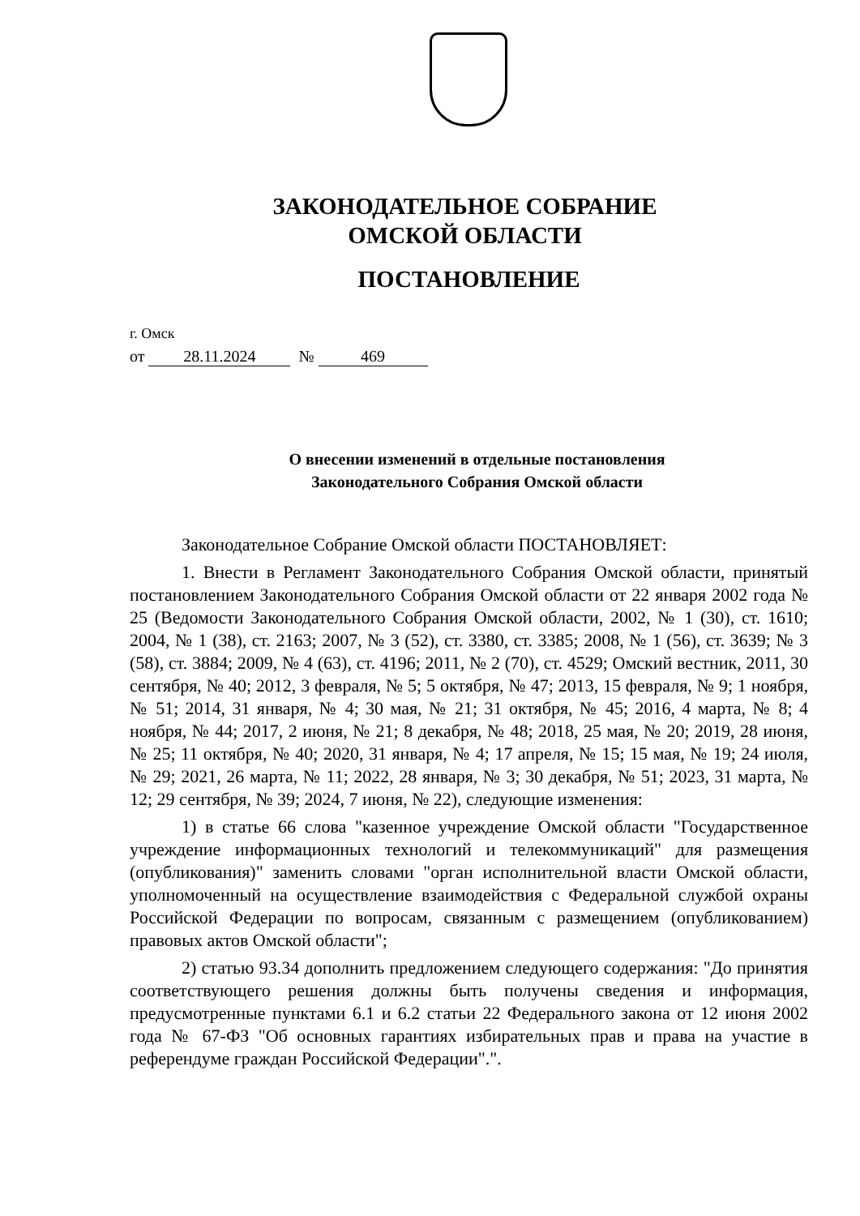ЗАКОНОДАТЕЛЬНОЕ СОБРАНИЕ
ОМСКОЙ ОБЛАСТИ
ПОСТАНОВЛЕНИЕ
г. Омск
от 28.11.2024 № 469
О внесении изменений в отдельные постановления
Законодательного Собрания Омской области
Законодательное Собрание Омской области ПОСТАНОВЛЯЕТ:
1. Внести в Регламент Законодательного Собрания Омской области, принятый постановлением Законодательного Собрания Омской области от 22 января 2002 года № 25 (Ведомости Законодательного Собрания Омской области, 2002, № 1 (30), ст. 1610; 2004, № 1 (38), ст. 2163; 2007, № 3 (52), ст. 3380, ст. 3385; 2008, № 1 (56), ст. 3639; № 3 (58), ст. 3884; 2009, № 4 (63), ст. 4196; 2011, № 2 (70), ст. 4529; Омский вестник, 2011, 30 сентября, № 40; 2012, 3 февраля, № 5; 5 октября, № 47; 2013, 15 февраля, № 9; 1 ноября, № 51; 2014, 31 января, № 4; 30 мая, № 21; 31 октября, № 45; 2016, 4 марта, № 8; 4 ноября, № 44; 2017, 2 июня, № 21; 8 декабря, № 48; 2018, 25 мая, № 20; 2019, 28 июня, № 25; 11 октября, № 40; 2020, 31 января, № 4; 17 апреля, № 15; 15 мая, № 19; 24 июля, № 29; 2021, 26 марта, № 11; 2022, 28 января, № 3; 30 декабря, № 51; 2023, 31 марта, № 12; 29 сентября, № 39; 2024, 7 июня, № 22), следующие изменения:
1) в статье 66 слова "казенное учреждение Омской области "Государственное учреждение информационных технологий и телекоммуникаций" для размещения (опубликования)" заменить словами "орган исполнительной власти Омской области, уполномоченный на осуществление взаимодействия с Федеральной службой охраны Российской Федерации по вопросам, связанным с размещением (опубликованием) правовых актов Омской области";
2) статью 93.34 дополнить предложением следующего содержания: "До принятия соответствующего решения должны быть получены сведения и информация, предусмотренные пунктами 6.1 и 6.2 статьи 22 Федерального закона от 12 июня 2002 года № 67-ФЗ "Об основных гарантиях избирательных прав и права на участие в референдуме граждан Российской Федерации".".